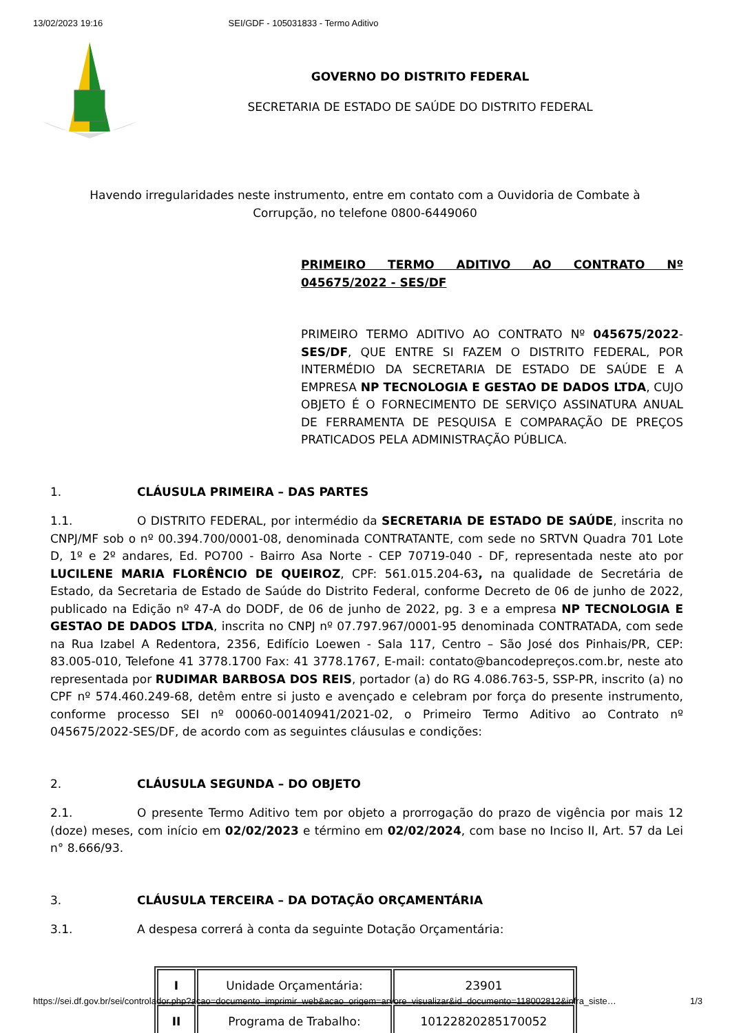13/02/2023 19:16 SEI/GDF - 105031833 - Termo Aditivo
GOVERNO DO DISTRITO FEDERAL
SECRETARIA DE ESTADO DE SAÚDE DO DISTRITO FEDERAL
Havendo irregularidades neste instrumento, entre em contato com a Ouvidoria de Combate à Corrupção, no telefone 0800-6449060
PRIMEIRO TERMO ADITIVO AO CONTRATO Nº 045675/2022 - SES/DF
PRIMEIRO TERMO ADITIVO AO CONTRATO Nº 045675/2022-SES/DF, QUE ENTRE SI FAZEM O DISTRITO FEDERAL, POR INTERMÉDIO DA SECRETARIA DE ESTADO DE SAÚDE E A EMPRESA NP TECNOLOGIA E GESTAO DE DADOS LTDA, CUJO OBJETO É O FORNECIMENTO DE SERVIÇO ASSINATURA ANUAL DE FERRAMENTA DE PESQUISA E COMPARAÇÃO DE PREÇOS PRATICADOS PELA ADMINISTRAÇÃO PÚBLICA.
1. CLÁUSULA PRIMEIRA – DAS PARTES
1.1. O DISTRITO FEDERAL, por intermédio da SECRETARIA DE ESTADO DE SAÚDE, inscrita no CNPJ/MF sob o nº 00.394.700/0001-08, denominada CONTRATANTE, com sede no SRTVN Quadra 701 Lote D, 1º e 2º andares, Ed. PO700 - Bairro Asa Norte - CEP 70719-040 - DF, representada neste ato por LUCILENE MARIA FLORÊNCIO DE QUEIROZ, CPF: 561.015.204-63, na qualidade de Secretária de Estado, da Secretaria de Estado de Saúde do Distrito Federal, conforme Decreto de 06 de junho de 2022, publicado na Edição nº 47-A do DODF, de 06 de junho de 2022, pg. 3 e a empresa NP TECNOLOGIA E GESTAO DE DADOS LTDA, inscrita no CNPJ nº 07.797.967/0001-95 denominada CONTRATADA, com sede na Rua Izabel A Redentora, 2356, Edifício Loewen - Sala 117, Centro – São José dos Pinhais/PR, CEP: 83.005-010, Telefone 41 3778.1700 Fax: 41 3778.1767, E-mail: contato@bancodepreços.com.br, neste ato representada por RUDIMAR BARBOSA DOS REIS, portador (a) do RG 4.086.763-5, SSP-PR, inscrito (a) no CPF nº 574.460.249-68, detêm entre si justo e avençado e celebram por força do presente instrumento, conforme processo SEI nº 00060-00140941/2021-02, o Primeiro Termo Aditivo ao Contrato nº 045675/2022-SES/DF, de acordo com as seguintes cláusulas e condições:
2. CLÁUSULA SEGUNDA – DO OBJETO
2.1. O presente Termo Aditivo tem por objeto a prorrogação do prazo de vigência por mais 12 (doze) meses, com início em 02/02/2023 e término em 02/02/2024, com base no Inciso II, Art. 57 da Lei n° 8.666/93.
3. CLÁUSULA TERCEIRA – DA DOTAÇÃO ORÇAMENTÁRIA
3.1. A despesa correrá à conta da seguinte Dotação Orçamentária:
| I | Unidade Orçamentária: | 23901 |
| II | Programa de Trabalho: | 10122820285170052 |
https://sei.df.gov.br/sei/controlador.php?acao=documento_imprimir_web&acao_origem=arvore_visualizar&id_documento=118002812&infra_siste… 1/3